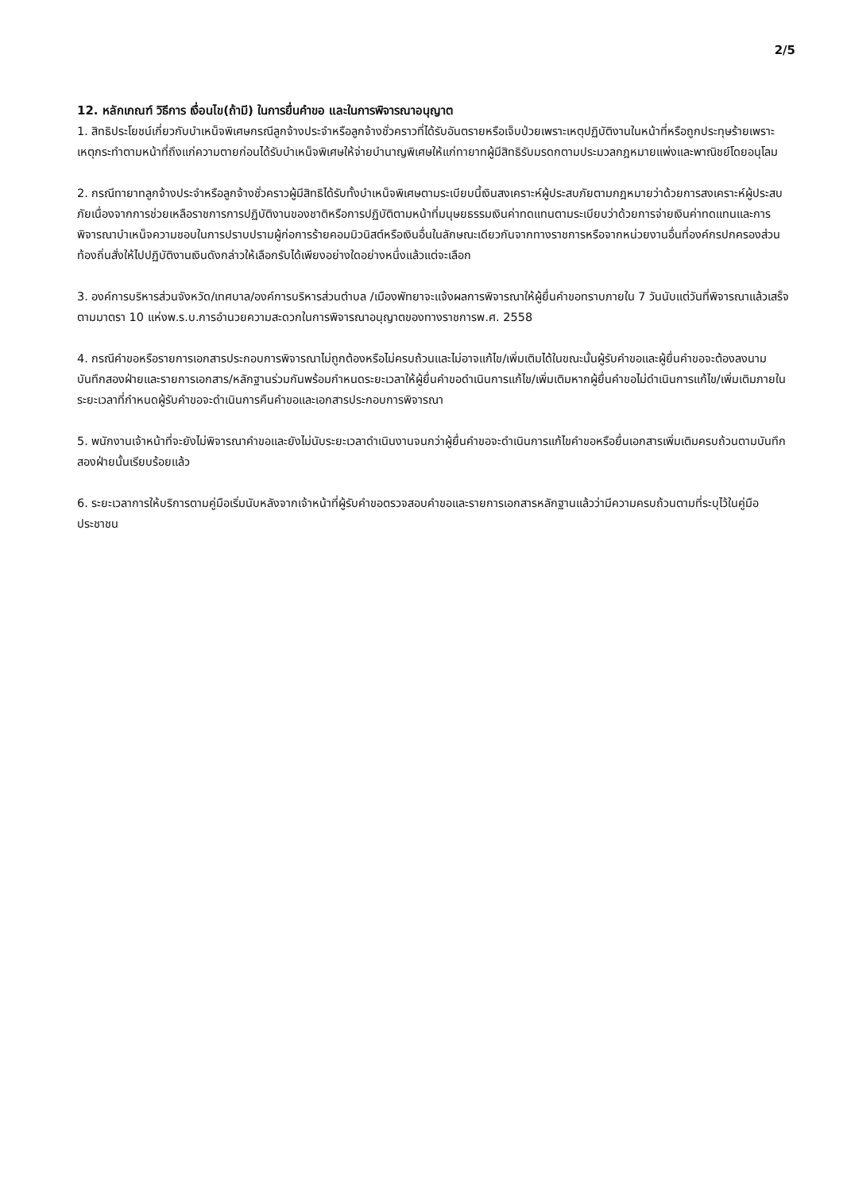2/5
12. หลักเกณฑ์ วิธีการ เงื่อนไข(ถ้ามี) ในการยื่นคำขอ และในการพิจารณาอนุญาต
1. สิทธิประโยชน์เกี่ยวกับบำเหน็จพิเศษกรณีลูกจ้างประจำหรือลูกจ้างชั่วคราวที่ได้รับอันตรายหรือเจ็บป่วยเพราะเหตุปฏิบัติงานในหน้าที่หรือถูกประทุษร้ายเพราะเหตุกระทำตามหน้าที่ถึงแก่ความตายก่อนได้รับบำเหน็จพิเศษให้จ่ายบำนาญพิเศษให้แก่ทายาทผู้มีสิทธิรับมรดกตามประมวลกฎหมายแพ่งและพาณิชย์โดยอนุโลม
2. กรณีทายาทลูกจ้างประจำหรือลูกจ้างชั่วคราวผู้มีสิทธิได้รับทั้งบำเหน็จพิเศษตามระเบียบนี้เงินสงเคราะห์ผู้ประสบภัยตามกฎหมายว่าด้วยการสงเคราะห์ผู้ประสบภัยเนื่องจากการช่วยเหลือราชการการปฏิบัติงานของชาติหรือการปฏิบัติตามหน้าที่มนุษยธรรมเงินค่าทดแทนตามระเบียบว่าด้วยการจ่ายเงินค่าทดแทนและการพิจารณาบำเหน็จความชอบในการปราบปรามผู้ก่อการร้ายคอมมิวนิสต์หรือเงินอื่นในลักษณะเดียวกันจากทางราชการหรือจากหน่วยงานอื่นที่องค์กรปกครองส่วนท้องถิ่นสั่งให้ไปปฏิบัติงานเงินดังกล่าวให้เลือกรับได้เพียงอย่างใดอย่างหนึ่งแล้วแต่จะเลือก
3. องค์การบริหารส่วนจังหวัด/เทศบาล/องค์การบริหารส่วนตำบล /เมืองพัทยาจะแจ้งผลการพิจารณาให้ผู้ยื่นคำขอทราบภายใน 7 วันนับแต่วันที่พิจารณาแล้วเสร็จตามมาตรา 10 แห่งพ.ร.บ.การอำนวยความสะดวกในการพิจารณาอนุญาตของทางราชการพ.ศ. 2558
4. กรณีคำขอหรือรายการเอกสารประกอบการพิจารณาไม่ถูกต้องหรือไม่ครบถ้วนและไม่อาจแก้ไข/เพิ่มเติมได้ในขณะนั้นผู้รับคำขอและผู้ยื่นคำขอจะต้องลงนามบันทึกสองฝ่ายและรายการเอกสาร/หลักฐานร่วมกันพร้อมกำหนดระยะเวลาให้ผู้ยื่นคำขอดำเนินการแก้ไข/เพิ่มเติมหากผู้ยื่นคำขอไม่ดำเนินการแก้ไข/เพิ่มเติมภายในระยะเวลาที่กำหนดผู้รับคำขอจะดำเนินการคืนคำขอและเอกสารประกอบการพิจารณา
5. พนักงานเจ้าหน้าที่จะยังไม่พิจารณาคำขอและยังไม่นับระยะเวลาดำเนินงานจนกว่าผู้ยื่นคำขอจะดำเนินการแก้ไขคำขอหรือยื่นเอกสารเพิ่มเติมครบถ้วนตามบันทึกสองฝ่ายนั้นเรียบร้อยแล้ว
6. ระยะเวลาการให้บริการตามคู่มือเริ่มนับหลังจากเจ้าหน้าที่ผู้รับคำขอตรวจสอบคำขอและรายการเอกสารหลักฐานแล้วว่ามีความครบถ้วนตามที่ระบุไว้ในคู่มือประชาชน